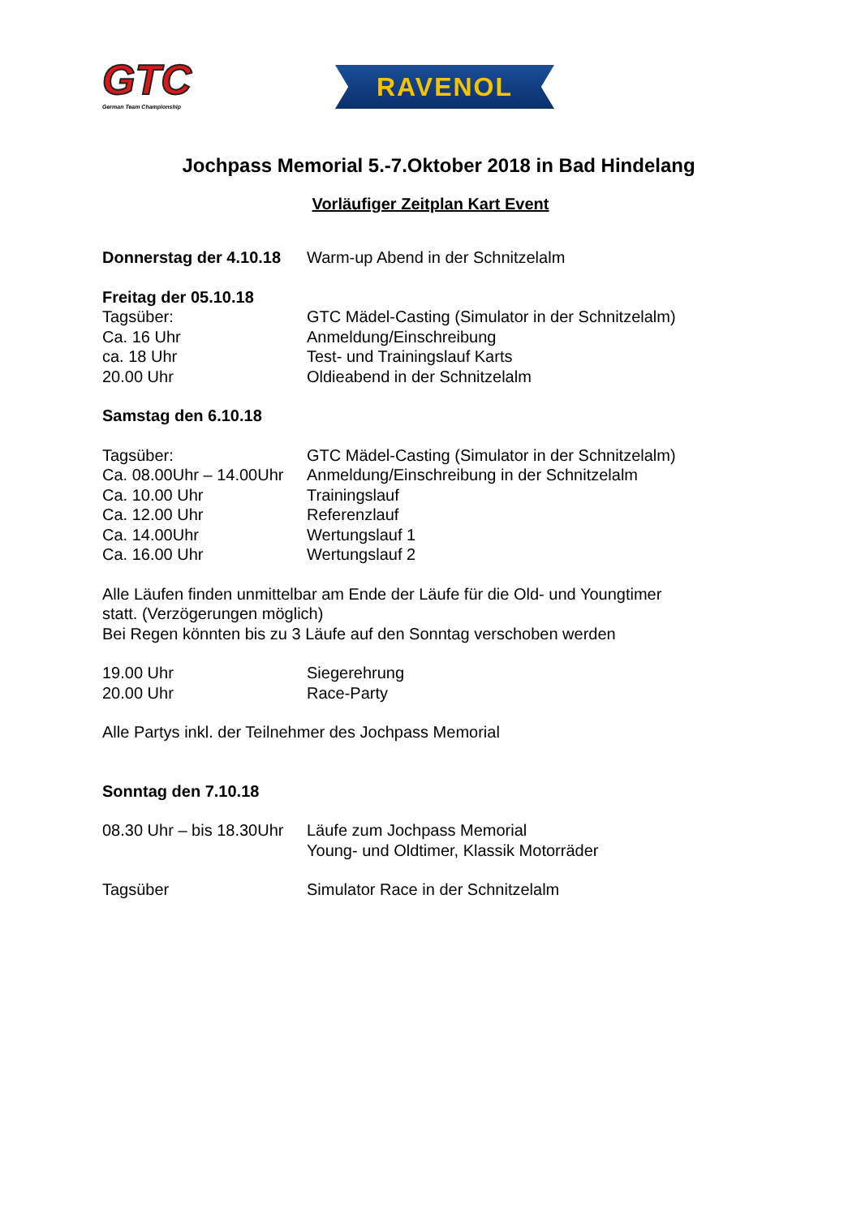GTC
German Team Championship
RAVENOL
Jochpass Memorial 5.-7.Oktober 2018 in Bad Hindelang
Vorläufiger Zeitplan Kart Event
Donnerstag der 4.10.18 Warm-up Abend in der Schnitzelalm
Freitag der 05.10.18
Tagsüber: GTC Mädel-Casting (Simulator in der Schnitzelalm)
Ca. 16 Uhr Anmeldung/Einschreibung
ca. 18 Uhr Test- und Trainingslauf Karts
20.00 Uhr Oldieabend in der Schnitzelalm
Samstag den 6.10.18
Tagsüber: GTC Mädel-Casting (Simulator in der Schnitzelalm)
Ca. 08.00Uhr – 14.00Uhr Anmeldung/Einschreibung in der Schnitzelalm
Ca. 10.00 Uhr Trainingslauf
Ca. 12.00 Uhr Referenzlauf
Ca. 14.00Uhr Wertungslauf 1
Ca. 16.00 Uhr Wertungslauf 2
Alle Läufen finden unmittelbar am Ende der Läufe für die Old- und Youngtimer
statt. (Verzögerungen möglich)
Bei Regen könnten bis zu 3 Läufe auf den Sonntag verschoben werden
19.00 Uhr Siegerehrung
20.00 Uhr Race-Party
Alle Partys inkl. der Teilnehmer des Jochpass Memorial
Sonntag den 7.10.18
08.30 Uhr – bis 18.30Uhr Läufe zum Jochpass Memorial
Young- und Oldtimer, Klassik Motorräder
Tagsüber Simulator Race in der Schnitzelalm